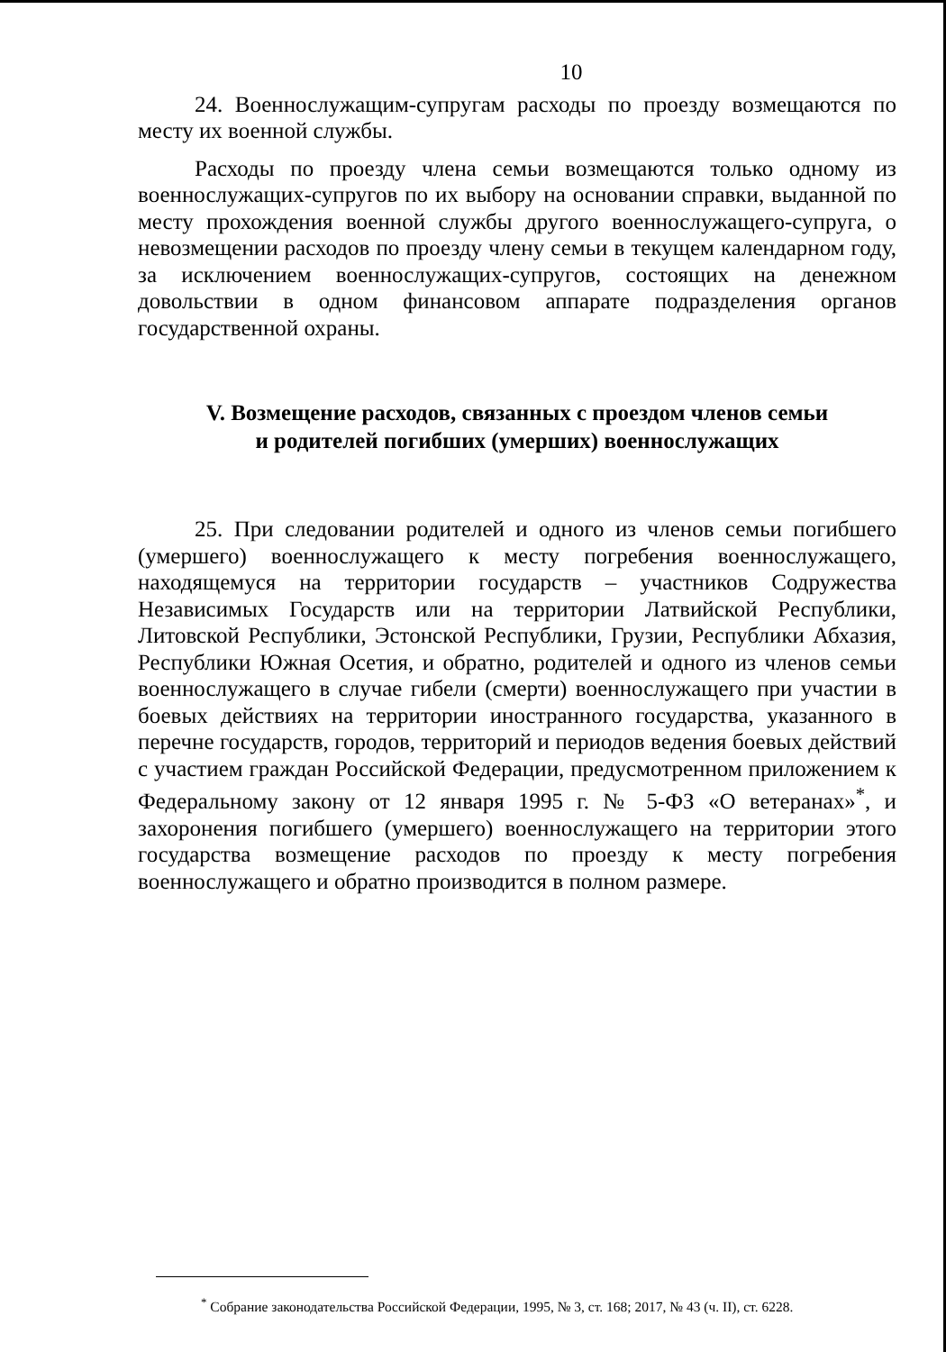10
24. Военнослужащим-супругам расходы по проезду возмещаются по месту их военной службы.
Расходы по проезду члена семьи возмещаются только одному из военнослужащих-супругов по их выбору на основании справки, выданной по месту прохождения военной службы другого военнослужащего-супруга, о невозмещении расходов по проезду члену семьи в текущем календарном году, за исключением военнослужащих-супругов, состоящих на денежном довольствии в одном финансовом аппарате подразделения органов государственной охраны.
V. Возмещение расходов, связанных с проездом членов семьи
и родителей погибших (умерших) военнослужащих
25. При следовании родителей и одного из членов семьи погибшего (умершего) военнослужащего к месту погребения военнослужащего, находящемуся на территории государств – участников Содружества Независимых Государств или на территории Латвийской Республики, Литовской Республики, Эстонской Республики, Грузии, Республики Абхазия, Республики Южная Осетия, и обратно, родителей и одного из членов семьи военнослужащего в случае гибели (смерти) военнослужащего при участии в боевых действиях на территории иностранного государства, указанного в перечне государств, городов, территорий и периодов ведения боевых действий с участием граждан Российской Федерации, предусмотренном приложением к Федеральному закону от 12 января 1995 г. № 5-ФЗ «О ветеранах»<sup>*</sup>, и захоронения погибшего (умершего) военнослужащего на территории этого государства возмещение расходов по проезду к месту погребения военнослужащего и обратно производится в полном размере.
<sup>*</sup> Собрание законодательства Российской Федерации, 1995, № 3, ст. 168; 2017, № 43 (ч. II), ст. 6228.